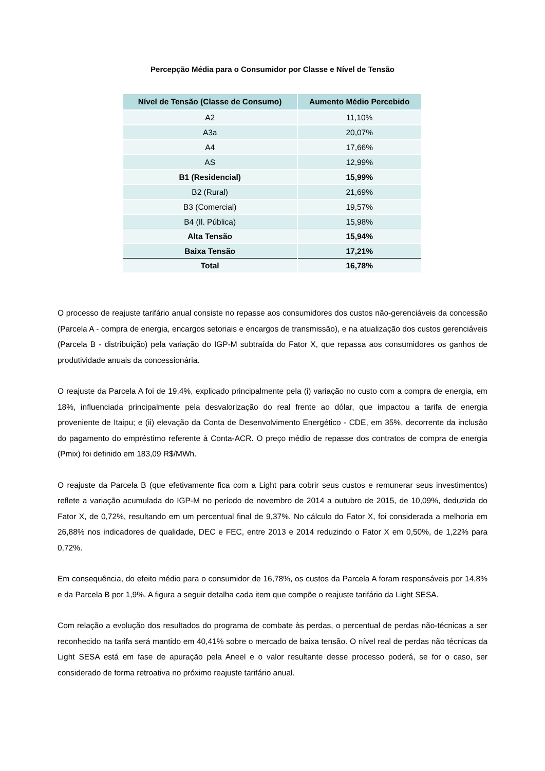Percepção Média para o Consumidor por Classe e Nível de Tensão
| Nível de Tensão (Classe de Consumo) | Aumento Médio Percebido |
| --- | --- |
| A2 | 11,10% |
| A3a | 20,07% |
| A4 | 17,66% |
| AS | 12,99% |
| B1 (Residencial) | 15,99% |
| B2 (Rural) | 21,69% |
| B3 (Comercial) | 19,57% |
| B4 (Il. Pública) | 15,98% |
| Alta Tensão | 15,94% |
| Baixa Tensão | 17,21% |
| Total | 16,78% |
O processo de reajuste tarifário anual consiste no repasse aos consumidores dos custos não-gerenciáveis da concessão (Parcela A - compra de energia, encargos setoriais e encargos de transmissão), e na atualização dos custos gerenciáveis (Parcela B - distribuição) pela variação do IGP-M subtraída do Fator X, que repassa aos consumidores os ganhos de produtividade anuais da concessionária.
O reajuste da Parcela A foi de 19,4%, explicado principalmente pela (i) variação no custo com a compra de energia, em 18%, influenciada principalmente pela desvalorização do real frente ao dólar, que impactou a tarifa de energia proveniente de Itaipu; e (ii) elevação da Conta de Desenvolvimento Energético - CDE, em 35%, decorrente da inclusão do pagamento do empréstimo referente à Conta-ACR. O preço médio de repasse dos contratos de compra de energia (Pmix) foi definido em 183,09 R$/MWh.
O reajuste da Parcela B (que efetivamente fica com a Light para cobrir seus custos e remunerar seus investimentos) reflete a variação acumulada do IGP-M no período de novembro de 2014 a outubro de 2015, de 10,09%, deduzida do Fator X, de 0,72%, resultando em um percentual final de 9,37%. No cálculo do Fator X, foi considerada a melhoria em 26,88% nos indicadores de qualidade, DEC e FEC, entre 2013 e 2014 reduzindo o Fator X em 0,50%, de 1,22% para 0,72%.
Em consequência, do efeito médio para o consumidor de 16,78%, os custos da Parcela A foram responsáveis por 14,8% e da Parcela B por 1,9%. A figura a seguir detalha cada item que compõe o reajuste tarifário da Light SESA.
Com relação a evolução dos resultados do programa de combate às perdas, o percentual de perdas não-técnicas a ser reconhecido na tarifa será mantido em 40,41% sobre o mercado de baixa tensão. O nível real de perdas não técnicas da Light SESA está em fase de apuração pela Aneel e o valor resultante desse processo poderá, se for o caso, ser considerado de forma retroativa no próximo reajuste tarifário anual.